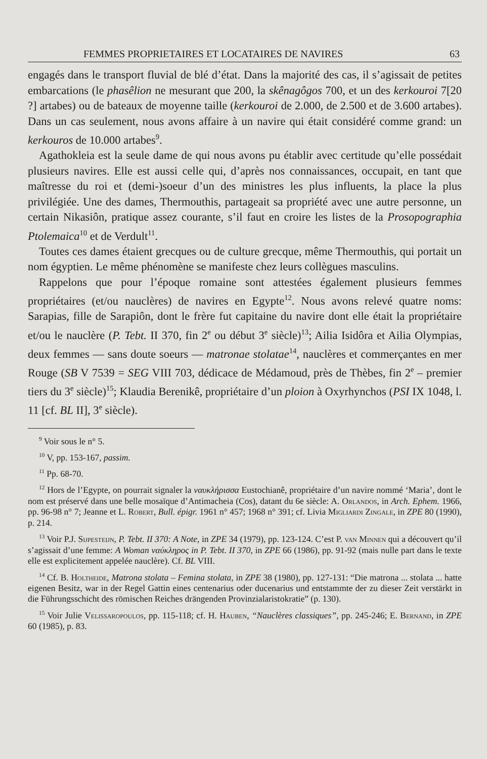FEMMES PROPRIETAIRES ET LOCATAIRES DE NAVIRES 63
engagés dans le transport fluvial de blé d’état. Dans la majorité des cas, il s’agissait de petites embarcations (le phasêlion ne mesurant que 200, la skênagôgos 700, et un des kerkouroi 7[20 ?] artabes) ou de bateaux de moyenne taille (kerkouroi de 2.000, de 2.500 et de 3.600 artabes). Dans un cas seulement, nous avons affaire à un navire qui était considéré comme grand: un kerkouros de 10.000 artabes<sup>9</sup>.
Agathokleia est la seule dame de qui nous avons pu établir avec certitude qu’elle possédait plusieurs navires. Elle est aussi celle qui, d’après nos connaissances, occupait, en tant que maîtresse du roi et (demi-)soeur d’un des ministres les plus influents, la place la plus privilégiée. Une des dames, Thermouthis, partageait sa propriété avec une autre personne, un certain Nikasiôn, pratique assez courante, s’il faut en croire les listes de la Prosopographia Ptolemaica<sup>10</sup> et de Verdult<sup>11</sup>.
Toutes ces dames étaient grecques ou de culture grecque, même Thermouthis, qui portait un nom égyptien. Le même phénomène se manifeste chez leurs collègues masculins.
Rappelons que pour l’époque romaine sont attestées également plusieurs femmes propriétaires (et/ou nauclères) de navires en Egypte<sup>12</sup>. Nous avons relevé quatre noms: Sarapias, fille de Sarapiôn, dont le frère fut capitaine du navire dont elle était la propriétaire et/ou le nauclère (P. Tebt. II 370, fin 2<sup>e</sup> ou début 3<sup>e</sup> siècle)<sup>13</sup>; Ailia Isidôra et Ailia Olympias, deux femmes — sans doute soeurs — matronae stolatae<sup>14</sup>, nauclères et commerçantes en mer Rouge (SB V 7539 = SEG VIII 703, dédicace de Médamoud, près de Thèbes, fin 2<sup>e</sup> – premier tiers du 3<sup>e</sup> siècle)<sup>15</sup>; Klaudia Berenikê, propriétaire d’un ploion à Oxyrhynchos (PSI IX 1048, l. 11 [cf. BL II], 3<sup>e</sup> siècle).
<sup>9</sup> Voir sous le n° 5.
<sup>10</sup> V, pp. 153-167, passim.
<sup>11</sup> Pp. 68-70.
<sup>12</sup> Hors de l’Egypte, on pourrait signaler la ναυκλήρισσα Eustochianê, propriétaire d’un navire nommé ‘Maria’, dont le nom est préservé dans une belle mosaïque d’Antimacheia (Cos), datant du 6e siècle: A. Orlandos, in Arch. Ephem. 1966, pp. 96-98 n° 7; Jeanne et L. Robert, Bull. épigr. 1961 n° 457; 1968 n° 391; cf. Livia Migliardi Zingale, in ZPE 80 (1990), p. 214.
<sup>13</sup> Voir P.J. Sijpesteijn, P. Tebt. II 370: A Note, in ZPE 34 (1979), pp. 123-124. C’est P. van Minnen qui a découvert qu’il s’agissait d’une femme: A Woman ναύκληρος in P. Tebt. II 370, in ZPE 66 (1986), pp. 91-92 (mais nulle part dans le texte elle est explicitement appelée nauclère). Cf. BL VIII.
<sup>14</sup> Cf. B. Holtheide, Matrona stolata – Femina stolata, in ZPE 38 (1980), pp. 127-131: “Die matrona ... stolata ... hatte eigenen Besitz, war in der Regel Gattin eines centenarius oder ducenarius und entstammte der zu dieser Zeit verstärkt in die Führungsschicht des römischen Reiches drängenden Provinzialaristokratie” (p. 130).
<sup>15</sup> Voir Julie Velissaropoulos, pp. 115-118; cf. H. Hauben, “Nauclères classiques”, pp. 245-246; E. Bernand, in ZPE 60 (1985), p. 83.